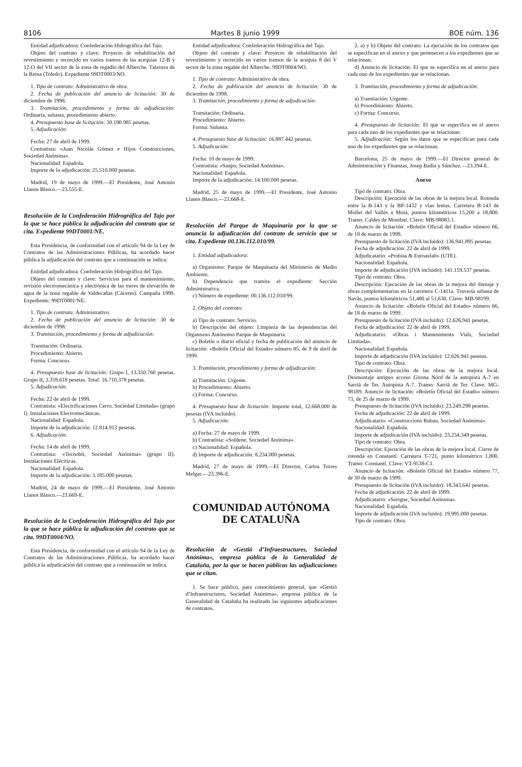8106 Martes 8 junio 1999 BOE núm. 136
Entidad adjudicadora: Confederación Hidrográfica del Tajo.
Objeto del contrato y clave: Proyecto de rehabilitación del revestimiento y recrecido en varios tramos de las acequias 12-B y 12-O del VII sector de la zona de regadío del Alberche. Talavera de la Reina (Toledo). Expediente 99DT0003/NO.
1. Tipo de contrato: Administrativo de obra.
2. Fecha de publicación del anuncio de licitación: 30 de diciembre de 1998.
3. Tramitación, procedimiento y forma de adjudicación: Ordinaria, subasta, procedimiento abierto.
4. Presupuesto base de licitación: 30.190.985 pesetas.
5. Adjudicación:
Fecha: 27 de abril de 1999.
Contratista: «Juan Nicolás Gómez e Hijos Construcciones, Sociedad Anónima».
Nacionalidad: Española.
Importe de la adjudicación: 25.510.000 pesetas.
Madrid, 19 de mayo de 1999.—El Presidente, José Antonio Llanos Blasco.—23.555-E.
Resolución de la Confederación Hidrográfica del Tajo por la que se hace pública la adjudicación del contrato que se cita. Expediente 99DT0001/NE.
Esta Presidencia, de conformidad con el artículo 94 de la Ley de Contratos de las Administraciones Públicas, ha acordado hacer pública la adjudicación del contrato que a continuación se indica:
Entidad adjudicadora: Confederación Hidrográfica del Tajo.
Objeto del contrato y clave: Servicios para el mantenimiento, revisión electromecánica y electrónica de las torres de elevación de agua de la zona regable de Valdecañas (Cáceres). Campaña 1999. Expediente: 99DT0001/NE.
1. Tipo de contrato: Administrativo.
2. Fecha de publicación del anuncio de licitación: 30 de diciembre de 1998.
3. Tramitación, procedimiento y forma de adjudicación:
Tramitación: Ordinaria.
Procedimiento: Abierto.
Forma: Concurso.
4. Presupuesto base de licitación: Grupo I, 13.350.760 pesetas. Grupo II, 3.359.618 pesetas. Total: 16.710.378 pesetas.
5. Adjudicación:
Fecha: 22 de abril de 1999.
Contratista: «Electrificaciones Cerro, Sociedad Limitada» (grupo I). Instalaciones Electromecánicas.
Nacionalidad: Española.
Importe de la adjudicación: 12.814.913 pesetas.
6. Adjudicación:
Fecha: 14 de abril de 1999.
Contratista: «Tecnobit, Sociedad Anónima» (grupo II). Instalaciones Eléctricas.
Nacionalidad: Española.
Importe de la adjudicación: 3.185.000 pesetas.
Madrid, 24 de mayo de 1999.—El Presidente, José Antonio Llanos Blasco.—23.669-E.
Resolución de la Confederación Hidrográfica del Tajo por la que se hace pública la adjudicación del contrato que se cita. 99DT0004/NO.
Esta Presidencia, de conformidad con el artículo 94 de la Ley de Contratos de las Administraciones Públicas, ha acordado hacer pública la adjudicación del contrato que a continuación se indica.
Entidad adjudicadora: Confederación Hidrográfica del Tajo.
Objeto del contrato y clave: Proyecto de rehabilitación del revestimiento y recrecido en varios tramos de la acequia 8 del V sector de la zona regable del Alberche. 99DT0004/NO.
1. Tipo de contrato: Administrativo de obra.
2. Fecha de publicación del anuncio de licitación: 30 de diciembre de 1998.
3. Tramitación, procedimiento y forma de adjudicación:
Tramitación: Ordinaria.
Procedimiento: Abierto.
Forma: Subasta.
4. Presupuesto base de licitación: 16.887.442 pesetas.
5. Adjudicación:
Fecha: 10 de mayo de 1999.
Contratista: «Sanpo, Sociedad Anónima».
Nacionalidad: Española.
Importe de la adjudicación: 14.100.000 pesetas.
Madrid, 25 de mayo de 1999.—El Presidente, José Antonio Llanos Blasco.—23.668-E.
Resolución del Parque de Maquinaria por la que se anuncia la adjudicación del contrato de servicio que se cita. Expediente 00.136.112.010/99.
1. Entidad adjudicadora:
a) Organismo: Parque de Maquinaria del Ministerio de Medio Ambiente.
b) Dependencia que tramita el expediente: Sección Administrativa.
c) Número de expediente: 00.136.112.010/99.
2. Objeto del contrato:
a) Tipo de contrato: Servicio.
b) Descripción del objeto: Limpieza de las dependencias del Organismo Autónomo Parque de Maquinaria.
c) Boletín o diario oficial y fecha de publicación del anuncio de licitación: «Boletín Oficial del Estado» número 85, de 9 de abril de 1999.
3. Tramitación, procedimiento y forma de adjudicación:
a) Tramitación: Urgente.
b) Procedimiento: Abierto.
c) Forma: Concurso.
4. Presupuesto base de licitación: Importe total, 12.668.000 de pesetas (IVA incluido).
5. Adjudicación:
a) Fecha: 27 de mayo de 1999.
b) Contratista: «Soldene, Sociedad Anónima».
c) Nacionalidad: Española.
d) Importe de adjudicación: 8.234.000 pesetas.
Madrid, 27 de mayo de 1999.—El Director, Carlos Torres Melgar.—23.396-E.
COMUNIDAD AUTÓNOMA
DE CATALUÑA
Resolución de «Gestió d’Infraestructures, Sociedad Anónima», empresa pública de la Generalidad de Cataluña, por la que se hacen públicas las adjudicaciones que se citan.
1. Se hace público, para conocimiento general, que «Gestió d’Infraestructures, Sociedad Anónima», empresa pública de la Generalidad de Cataluña ha realizado las siguientes adjudicaciones de contratos.
2. a) y b) Objeto del contrato: La ejecución de los contratos que se especifican en el anexo y que pertenecen a los expedientes que se relacionan.
d) Anuncio de licitación: El que se especifica en el anexo para cada uno de los expedientes que se relacionan.
3. Tramitación, procedimiento y forma de adjudicación:
a) Tramitación: Urgente.
b) Procedimiento: Abierto.
c) Forma: Concurso.
4. Presupuesto de licitación: El que se especifica en el anexo para cada uno de los expedientes que se relacionan.
5. Adjudicación: Según los datos que se especifican para cada uno de los expedientes que se relacionan.
Barcelona, 25 de mayo de 1999.—El Director general de Administración y Finanzas, Josep Badia y Sánchez.—23.394-E.
Anexo
Tipo de contrato: Obra.
Descripción: Ejecución de las obras de la mejora local. Rotonda entre la B-143 y la BP-1432 y vías lentas. Carretera B-143 de Mollet del Vallès a Moià, puntos kilométricos 15,200 a 18,800. Tramo: Caldes de Montbui. Clave: MB-98083.1.
Anuncio de licitación: «Boletín Oficial del Estado» número 66, de 18 de marzo de 1999.
Presupuesto de licitación (IVA incluido): 136.941.895 pesetas.
Fecha de adjudicación: 22 de abril de 1999.
Adjudicatario: «Probisa & Euroasfalt» (UTE).
Nacionalidad: Española.
Importe de adjudicación (IVA incluido): 141.159.537 pesetas.
Tipo de contrato: Obra.
Descripción: Ejecución de las obras de la mejora del drenaje y obras complementarias en la carretera C-1411a. Travesía urbana de Navàs, puntos kilométricos 51,480 al 51,630. Clave: MB-98199.
Anuncio de licitación: «Boletín Oficial del Estado» número 66, de 18 de marzo de 1999.
Presupuesto de licitación (IVA incluido): 12.626.941 pesetas.
Fecha de adjudicación: 22 de abril de 1999.
Adjudicatario: «Obras i Manteniments Vials, Sociedad Limitada».
Nacionalidad: Española.
Importe de adjudicación (IVA incluido): 12.626.941 pesetas.
Tipo de contrato: Obra.
Descripción: Ejecución de las obras de la mejora local. Desmontaje antiguo acceso Girona Nord de la autopista A-7 en Sarrià de Ter. Autopista A-7. Tramo: Sarrià de Ter. Clave: MG-98189. Anuncio de licitación: «Boletín Oficial del Estado» número 73, de 25 de marzo de 1999.
Presupuesto de licitación (IVA incluido): 23.249.298 pesetas.
Fecha de adjudicación: 22 de abril de 1999.
Adjudicatario: «Construccions Rubau, Sociedad Anónima».
Nacionalidad: Española.
Importe de adjudicación (IVA incluido): 23.234.349 pesetas.
Tipo de contrato: Obra.
Descripción: Ejecución de las obras de la mejora local. Cierre de rotonda en Constantí. Carretera T-721, punto kilométrico 1,800. Tramo: Constantí. Clave: VT-9538-C1.
Anuncio de licitación: «Boletín Oficial del Estado» número 77, de 30 de marzo de 1999.
Presupuesto de licitación (IVA incluido): 18.343.641 pesetas.
Fecha de adjudicación: 22 de abril de 1999.
Adjudicatario: «Sorigue, Sociedad Anónima».
Nacionalidad: Española.
Importe de adjudicación (IVA incluido): 19.995.000 pesetas.
Tipo de contrato: Obra.